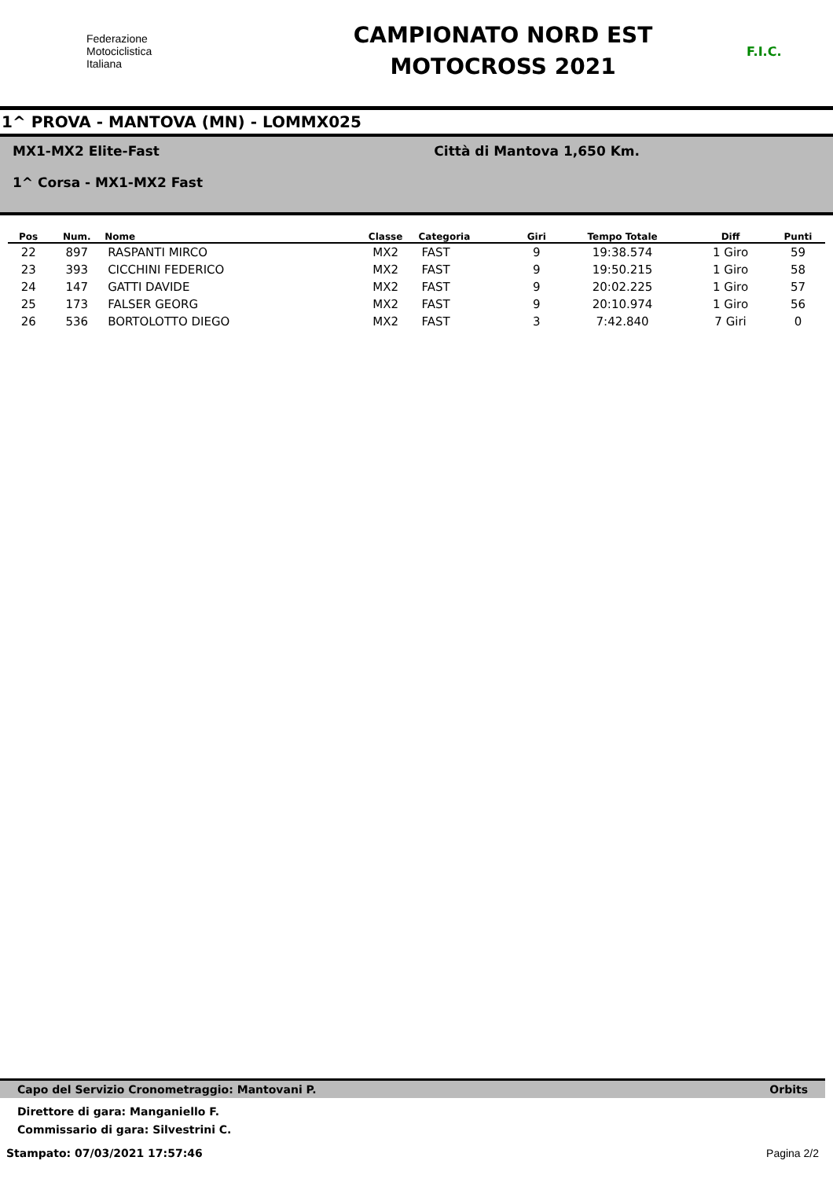Federazione
Motociclistica
Italiana
CAMPIONATO NORD EST
MOTOCROSS 2021
F.I.C.
1^ PROVA - MANTOVA (MN) - LOMMX025
MX1-MX2 Elite-Fast
1^ Corsa - MX1-MX2 Fast
Città di Mantova 1,650 Km.
| Pos | Num. | Nome | Classe | Categoria | Giri | Tempo Totale | Diff | Punti |
| --- | --- | --- | --- | --- | --- | --- | --- | --- |
| 22 | 897 | RASPANTI MIRCO | MX2 | FAST | 9 | 19:38.574 | 1 Giro | 59 |
| 23 | 393 | CICCHINI FEDERICO | MX2 | FAST | 9 | 19:50.215 | 1 Giro | 58 |
| 24 | 147 | GATTI DAVIDE | MX2 | FAST | 9 | 20:02.225 | 1 Giro | 57 |
| 25 | 173 | FALSER GEORG | MX2 | FAST | 9 | 20:10.974 | 1 Giro | 56 |
| 26 | 536 | BORTOLOTTO DIEGO | MX2 | FAST | 3 | 7:42.840 | 7 Giri | 0 |
Capo del Servizio Cronometraggio: Mantovani P. Orbits
Direttore di gara: Manganiello F.
Commissario di gara: Silvestrini C.
Stampato: 07/03/2021 17:57:46 Pagina 2/2